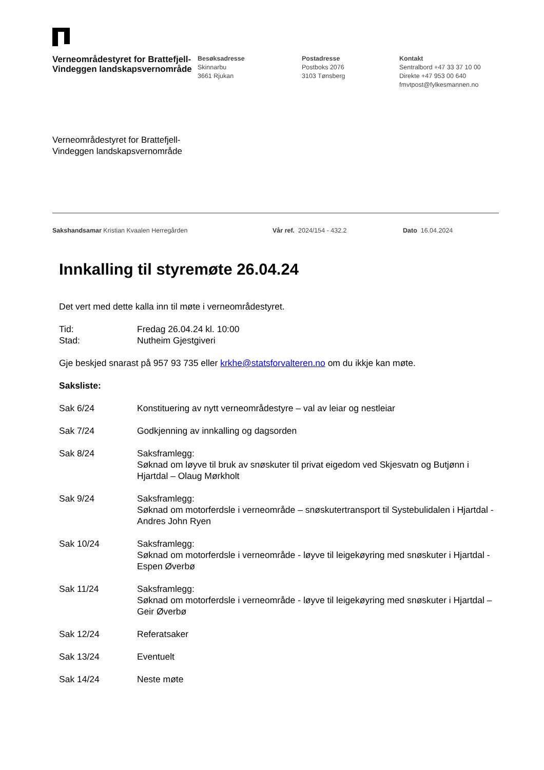Verneområdestyret for Brattefjell-Vindeggen landskapsvernområde
Besøksadresse
Skinnarbu
3661 Rjukan
Postadresse
Postboks 2076
3103 Tønsberg
Kontakt
Sentralbord +47 33 37 10 00
Direkte +47 953 00 640
fmvtpost@fylkesmannen.no
Verneområdestyret for Brattefjell-
Vindeggen landskapsvernområde
Sakshandsamar Kristian Kvaalen Herregården Vår ref. 2024/154 - 432.2 Dato 16.04.2024
Innkalling til styremøte 26.04.24
Det vert med dette kalla inn til møte i verneområdestyret.
Tid: Fredag 26.04.24 kl. 10:00
Stad: Nutheim Gjestgiveri
Gje beskjed snarast på 957 93 735 eller krkhe@statsforvalteren.no om du ikkje kan møte.
Saksliste:
Sak 6/24 Konstituering av nytt verneområdestyre – val av leiar og nestleiar
Sak 7/24 Godkjenning av innkalling og dagsorden
Sak 8/24 Saksframlegg:
Søknad om løyve til bruk av snøskuter til privat eigedom ved Skjesvatn og Butjønn i Hjartdal – Olaug Mørkholt
Sak 9/24 Saksframlegg:
Søknad om motorferdsle i verneområde – snøskutertransport til Systebulidalen i Hjartdal - Andres John Ryen
Sak 10/24 Saksframlegg:
Søknad om motorferdsle i verneområde - løyve til leigekøyring med snøskuter i Hjartdal - Espen Øverbø
Sak 11/24 Saksframlegg:
Søknad om motorferdsle i verneområde - løyve til leigekøyring med snøskuter i Hjartdal – Geir Øverbø
Sak 12/24 Referatsaker
Sak 13/24 Eventuelt
Sak 14/24 Neste møte